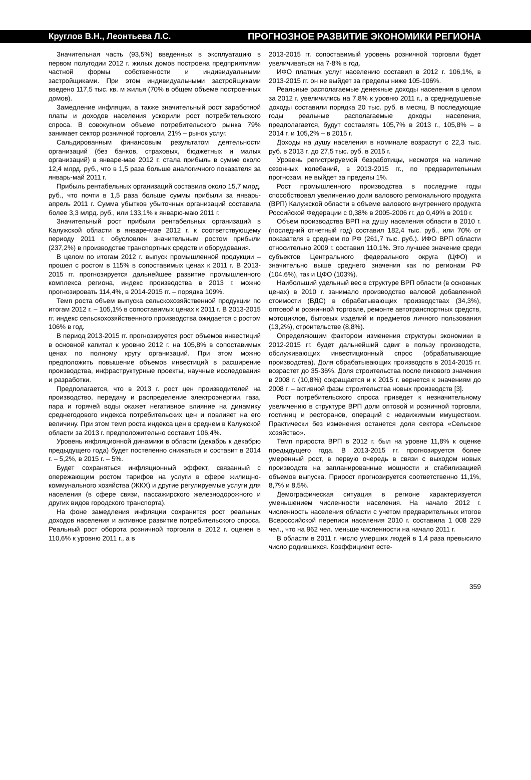Круглов В.Н., Леонтьева Л.С. ПРОГНОЗНОЕ РАЗВИТИЕ ЭКОНОМИКИ РЕГИОНА
Значительная часть (93,5%) введенных в эксплуатацию в первом полугодии 2012 г. жилых домов построена предприятиями частной формы собственности и индивидуальными застройщиками. При этом индивидуальными застройщиками введено 117,5 тыс. кв. м жилья (70% в общем объеме построенных домов).
Замедление инфляции, а также значительный рост заработной платы и доходов населения ускорили рост потребительского спроса. В совокупном объеме потребительского рынка 79% занимает сектор розничной торговли, 21% – рынок услуг.
Сальдированным финансовым результатом деятельности организаций (без банков, страховых, бюджетных и малых организаций) в январе-мае 2012 г. стала прибыль в сумме около 12,4 млрд. руб., что в 1,5 раза больше аналогичного показателя за январь-май 2011 г.
Прибыль рентабельных организаций составила около 15,7 млрд. руб., что почти в 1,5 раза больше суммы прибыли за январь-апрель 2011 г. Сумма убытков убыточных организаций составила более 3,3 млрд. руб., или 133,1% к январю-маю 2011 г.
Значительный рост прибыли рентабельных организаций в Калужской области в январе-мае 2012 г. к соответствующему периоду 2011 г. обусловлен значительным ростом прибыли (237,2%) в производстве транспортных средств и оборудования.
В целом по итогам 2012 г. выпуск промышленной продукции – прошел с ростом в 115% в сопоставимых ценах к 2011 г. В 2013-2015 гг. прогнозируется дальнейшее развитие промышленного комплекса региона, индекс производства в 2013 г. можно прогнозировать 114,4%, в 2014-2015 гг. – порядка 109%.
Темп роста объем выпуска сельскохозяйственной продукции по итогам 2012 г. – 105,1% в сопоставимых ценах к 2011 г. В 2013-2015 гг. индекс сельскохозяйственного производства ожидается с ростом 106% в год.
В период 2013-2015 гг. прогнозируется рост объемов инвестиций в основной капитал к уровню 2012 г. на 105,8% в сопоставимых ценах по полному кругу организаций. При этом можно предположить повышение объемов инвестиций в расширение производства, инфраструктурные проекты, научные исследования и разработки.
Предполагается, что в 2013 г. рост цен производителей на производство, передачу и распределение электроэнергии, газа, пара и горячей воды окажет негативное влияние на динамику среднегодового индекса потребительских цен и повлияет на его величину. При этом темп роста индекса цен в среднем в Калужской области за 2013 г. предположительно составит 106,4%.
Уровень инфляционной динамики в области (декабрь к декабрю предыдущего года) будет постепенно снижаться и составит в 2014 г. – 5,2%, в 2015 г. – 5%.
Будет сохраняться инфляционный эффект, связанный с опережающим ростом тарифов на услуги в сфере жилищно-коммунального хозяйства (ЖКХ) и другие регулируемые услуги для населения (в сфере связи, пассажирского железнодорожного и других видов городского транспорта).
На фоне замедления инфляции сохранится рост реальных доходов населения и активное развитие потребительского спроса. Реальный рост оборота розничной торговли в 2012 г. оценен в 110,6% к уровню 2011 г., а в
2013-2015 гг. сопоставимый уровень розничной торговли будет увеличиваться на 7-8% в год.
ИФО платных услуг населению составил в 2012 г. 106,1%, в 2013-2015 гг. он не выйдет за пределы ниже 105-106%.
Реальные располагаемые денежные доходы населения в целом за 2012 г. увеличились на 7,8% к уровню 2011 г., а среднедушевые доходы составили порядка 20 тыс. руб. в месяц. В последующие годы реальные располагаемые доходы населения, предполагается, будут составлять 105,7% в 2013 г., 105,8% – в 2014 г. и 105,2% – в 2015 г.
Доходы на душу населения в номинале возрастут с 22,3 тыс. руб. в 2013 г. до 27,5 тыс. руб. в 2015 г.
Уровень регистрируемой безработицы, несмотря на наличие сезонных колебаний, в 2013-2015 гг., по предварительным прогнозам, не выйдет за пределы 1%.
Рост промышленного производства в последние годы способствовал увеличению доли валового регионального продукта (ВРП) Калужской области в объеме валового внутреннего продукта Российской Федерации с 0,38% в 2005-2006 гг. до 0,49% в 2010 г.
Объем производства ВРП на душу населения области в 2010 г. (последний отчетный год) составил 182,4 тыс. руб., или 70% от показателя в среднем по РФ (261,7 тыс. руб.). ИФО ВРП области относительно 2009 г. составил 110,1%. Это лучшее значение среди субъектов Центрального федерального округа (ЦФО) и значительно выше среднего значения как по регионам РФ (104,6%), так и ЦФО (103%).
Наибольший удельный вес в структуре ВРП области (в основных ценах) в 2010 г. занимало производство валовой добавленной стоимости (ВДС) в обрабатывающих производствах (34,3%), оптовой и розничной торговле, ремонте автотранспортных средств, мотоциклов, бытовых изделий и предметов личного пользования (13,2%), строительстве (8,8%).
Определяющим фактором изменения структуры экономики в 2012-2015 гг. будет дальнейший сдвиг в пользу производств, обслуживающих инвестиционный спрос (обрабатывающие производства). Доля обрабатывающих производств в 2014-2015 гг. возрастет до 35-36%. Доля строительства после пикового значения в 2008 г. (10,8%) сокращается и к 2015 г. вернется к значениям до 2008 г. – активной фазы строительства новых производств [3].
Рост потребительского спроса приведет к незначительному увеличению в структуре ВРП доли оптовой и розничной торговли, гостиниц и ресторанов, операций с недвижимым имуществом. Практически без изменения останется доля сектора «Сельское хозяйство».
Темп прироста ВРП в 2012 г. был на уровне 11,8% к оценке предыдущего года. В 2013-2015 гг. прогнозируется более умеренный рост, в первую очередь в связи с выходом новых производств на запланированные мощности и стабилизацией объемов выпуска. Прирост прогнозируется соответственно 11,1%, 8,7% и 8,5%.
Демографическая ситуация в регионе характеризуется уменьшением численности населения. На начало 2012 г. численность населения области с учетом предварительных итогов Всероссийской переписи населения 2010 г. составила 1 008 229 чел., что на 962 чел. меньше численности на начало 2011 г.
В области в 2011 г. число умерших людей в 1,4 раза превысило число родившихся. Коэффициент есте-
359